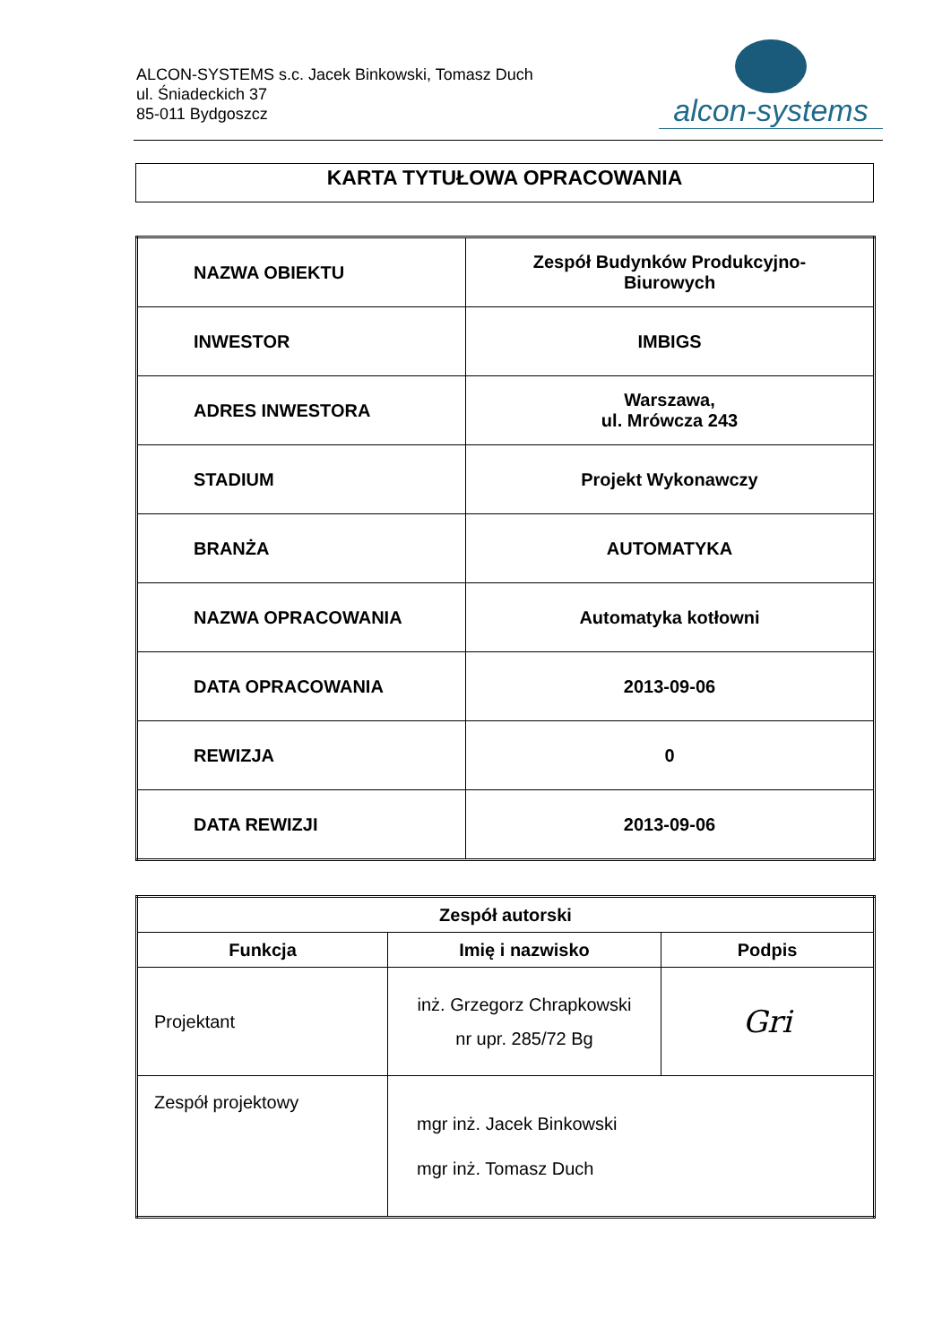ALCON-SYSTEMS s.c. Jacek Binkowski, Tomasz Duch
ul. Śniadeckich 37
85-011 Bydgoszcz
alcon-systems
KARTA TYTUŁOWA OPRACOWANIA
| NAZWA OBIEKTU | Zespół Budynków Produkcyjno- Biurowych |
| INWESTOR | IMBIGS |
| ADRES INWESTORA | Warszawa, ul. Mrówcza 243 |
| STADIUM | Projekt Wykonawczy |
| BRANŻA | AUTOMATYKA |
| NAZWA OPRACOWANIA | Automatyka kotłowni |
| DATA OPRACOWANIA | 2013-09-06 |
| REWIZJA | 0 |
| DATA REWIZJI | 2013-09-06 |
| Zespół autorski | | |
| --- | --- | --- |
| Funkcja | Imię i nazwisko | Podpis |
| Projektant | inż. Grzegorz Chrapkowski nr upr. 285/72 Bg | Gri |
| Zespół projektowy | mgr inż. Jacek Binkowski mgr inż. Tomasz Duch | |